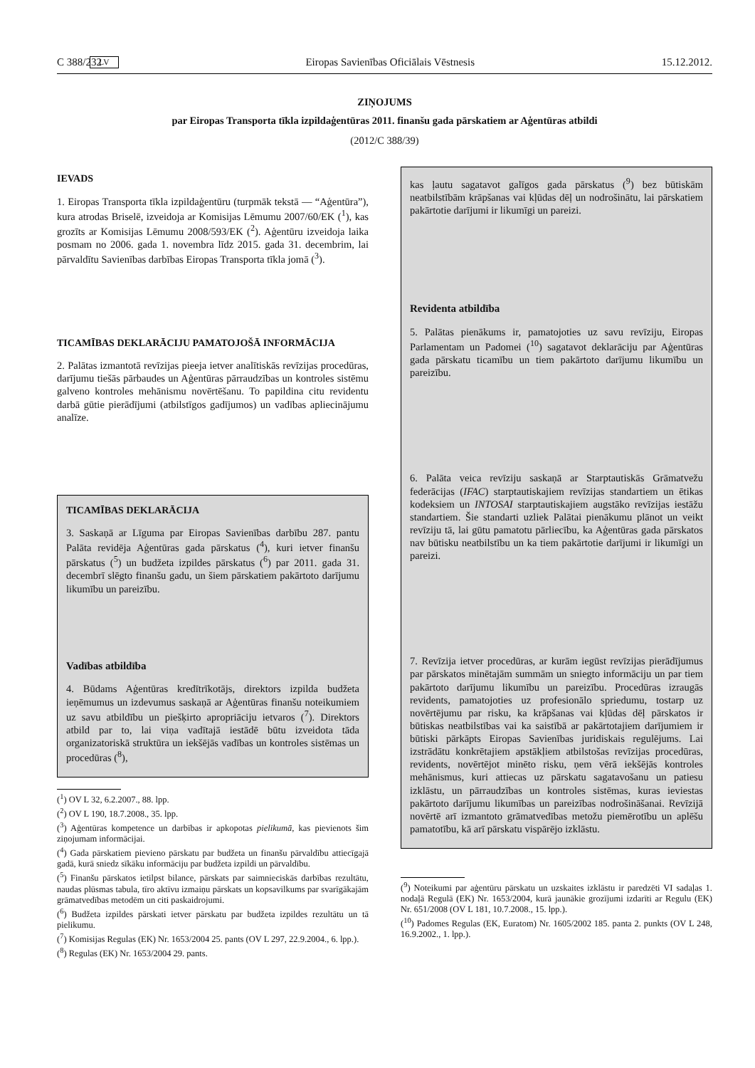C 388/232 LV Eiropas Savienības Oficiālais Vēstnesis 15.12.2012.
ZIŅOJUMS
par Eiropas Transporta tīkla izpildaģentūras 2011. finanšu gada pārskatiem ar Aģentūras atbildi
(2012/C 388/39)
IEVADS
1. Eiropas Transporta tīkla izpildaģentūru (turpmāk tekstā — “Aģentūra”), kura atrodas Briselē, izveidoja ar Komisijas Lēmumu 2007/60/EK (<sup>1</sup>), kas grozīts ar Komisijas Lēmumu 2008/593/EK (<sup>2</sup>). Aģentūru izveidoja laika posmam no 2006. gada 1. novembra līdz 2015. gada 31. decembrim, lai pārvaldītu Savienības darbības Eiropas Transporta tīkla jomā (<sup>3</sup>).
TICAMĪBAS DEKLARĀCIJU PAMATOJOŠĀ INFORMĀCIJA
2. Palātas izmantotā revīzijas pieeja ietver analītiskās revīzijas procedūras, darījumu tiešās pārbaudes un Aģentūras pārraudzības un kontroles sistēmu galveno kontroles mehānismu novērtēšanu. To papildina citu revidentu darbā gūtie pierādījumi (atbilstīgos gadījumos) un vadības apliecinājumu analīze.
TICAMĪBAS DEKLARĀCIJA
3. Saskaņā ar Līguma par Eiropas Savienības darbību 287. pantu Palāta revidēja Aģentūras gada pārskatus (<sup>4</sup>), kuri ietver finanšu pārskatus (<sup>5</sup>) un budžeta izpildes pārskatus (<sup>6</sup>) par 2011. gada 31. decembrī slēgto finanšu gadu, un šiem pārskatiem pakārtoto darījumu likumību un pareizību.
Vadības atbildība
4. Būdams Aģentūras kredītrīkotājs, direktors izpilda budžeta ieņēmumus un izdevumus saskaņā ar Aģentūras finanšu noteikumiem uz savu atbildību un piešķirto apropriāciju ietvaros (<sup>7</sup>). Direktors atbild par to, lai viņa vadītajā iestādē būtu izveidota tāda organizatoriskā struktūra un iekšējās vadības un kontroles sistēmas un procedūras (<sup>8</sup>),
(<sup>1</sup>) OV L 32, 6.2.2007., 88. lpp.
(<sup>2</sup>) OV L 190, 18.7.2008., 35. lpp.
(<sup>3</sup>) Aģentūras kompetence un darbības ir apkopotas pielikumā, kas pievienots šim ziņojumam informācijai.
(<sup>4</sup>) Gada pārskatiem pievieno pārskatu par budžeta un finanšu pārvaldību attiecīgajā gadā, kurā sniedz sīkāku informāciju par budžeta izpildi un pārvaldību.
(<sup>5</sup>) Finanšu pārskatos ietilpst bilance, pārskats par saimnieciskās darbības rezultātu, naudas plūsmas tabula, tīro aktīvu izmaiņu pārskats un kopsavilkums par svarīgākajām grāmatvedības metodēm un citi paskaidrojumi.
(<sup>6</sup>) Budžeta izpildes pārskati ietver pārskatu par budžeta izpildes rezultātu un tā pielikumu.
(<sup>7</sup>) Komisijas Regulas (EK) Nr. 1653/2004 25. pants (OV L 297, 22.9.2004., 6. lpp.).
(<sup>8</sup>) Regulas (EK) Nr. 1653/2004 29. pants.
kas ļautu sagatavot galīgos gada pārskatus (<sup>9</sup>) bez būtiskām neatbilstībām krāpšanas vai kļūdas dēļ un nodrošinātu, lai pārskatiem pakārtotie darījumi ir likumīgi un pareizi.
Revidenta atbildība
5. Palātas pienākums ir, pamatojoties uz savu revīziju, Eiropas Parlamentam un Padomei (<sup>10</sup>) sagatavot deklarāciju par Aģentūras gada pārskatu ticamību un tiem pakārtoto darījumu likumību un pareizību.
6. Palāta veica revīziju saskaņā ar Starptautiskās Grāmatvežu federācijas (IFAC) starptautiskajiem revīzijas standartiem un ētikas kodeksiem un INTOSAI starptautiskajiem augstāko revīzijas iestāžu standartiem. Šie standarti uzliek Palātai pienākumu plānot un veikt revīziju tā, lai gūtu pamatotu pārliecību, ka Aģentūras gada pārskatos nav būtisku neatbilstību un ka tiem pakārtotie darījumi ir likumīgi un pareizi.
7. Revīzija ietver procedūras, ar kurām iegūst revīzijas pierādījumus par pārskatos minētajām summām un sniegto informāciju un par tiem pakārtoto darījumu likumību un pareizību. Procedūras izraugās revidents, pamatojoties uz profesionālo spriedumu, tostarp uz novērtējumu par risku, ka krāpšanas vai kļūdas dēļ pārskatos ir būtiskas neatbilstības vai ka saistībā ar pakārtotajiem darījumiem ir būtiski pārkāpts Eiropas Savienības juridiskais regulējums. Lai izstrādātu konkrētajiem apstākļiem atbilstošas revīzijas procedūras, revidents, novērtējot minēto risku, ņem vērā iekšējās kontroles mehānismus, kuri attiecas uz pārskatu sagatavošanu un patiesu izklāstu, un pārraudzības un kontroles sistēmas, kuras ieviestas pakārtoto darījumu likumības un pareizības nodrošināšanai. Revīzijā novērtē arī izmantoto grāmatvedības metožu piemērotību un aplēšu pamatotību, kā arī pārskatu vispārējo izklāstu.
(<sup>9</sup>) Noteikumi par aģentūru pārskatu un uzskaites izklāstu ir paredzēti VI sadaļas 1. nodaļā Regulā (EK) Nr. 1653/2004, kurā jaunākie grozījumi izdarīti ar Regulu (EK) Nr. 651/2008 (OV L 181, 10.7.2008., 15. lpp.).
(<sup>10</sup>) Padomes Regulas (EK, Euratom) Nr. 1605/2002 185. panta 2. punkts (OV L 248, 16.9.2002., 1. lpp.).